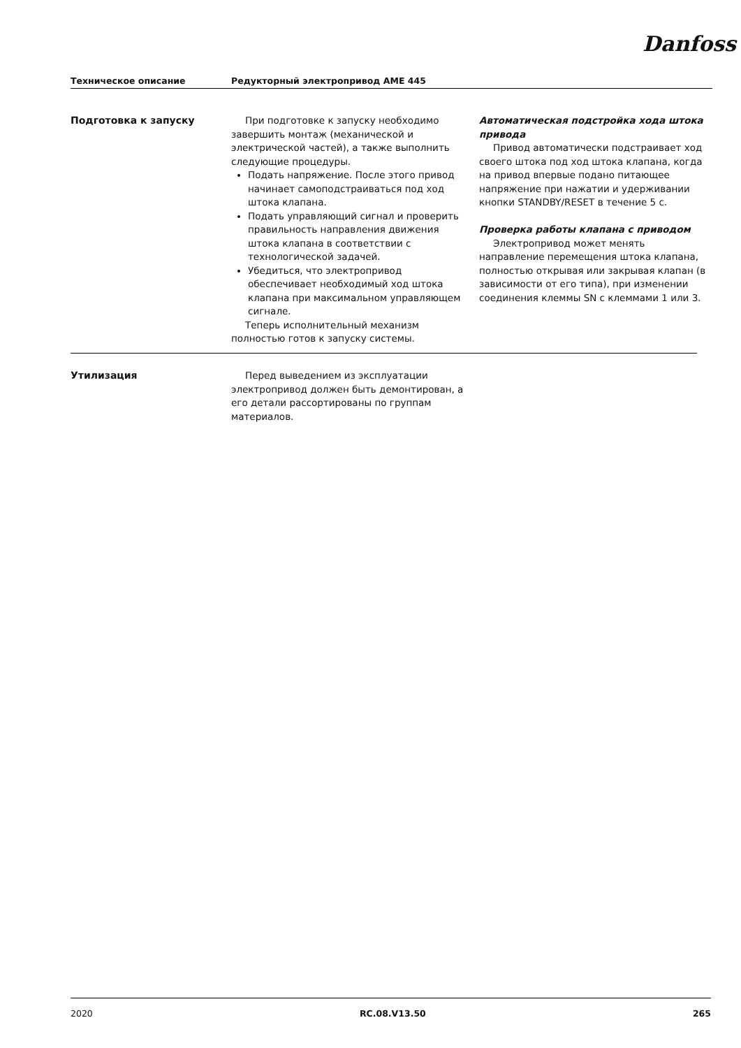Danfoss
Техническое описание Редукторный электропривод AME 445
Подготовка к запуску При подготовке к запуску необходимо завершить монтаж (механической и электрической частей), а также выполнить следующие процедуры.
Подать напряжение. После этого привод начинает самоподстраиваться под ход штока клапана.
Подать управляющий сигнал и проверить правильность направления движения штока клапана в соответствии с технологической задачей.
Убедиться, что электропривод обеспечивает необходимый ход штока клапана при максимальном управляющем сигнале.
Теперь исполнительный механизм полностью готов к запуску системы.
Автоматическая подстройка хода штока привода
Привод автоматически подстраивает ход своего штока под ход штока клапана, когда на привод впервые подано питающее напряжение при нажатии и удерживании кнопки STANDBY/RESET в течение 5 с.
Проверка работы клапана с приводом
Электропривод может менять направление перемещения штока клапана, полностью открывая или закрывая клапан (в зависимости от его типа), при изменении соединения клеммы SN с клеммами 1 или 3.
Утилизация Перед выведением из эксплуатации электропривод должен быть демонтирован, а его детали рассортированы по группам материалов.
2020 RC.08.V13.50 265